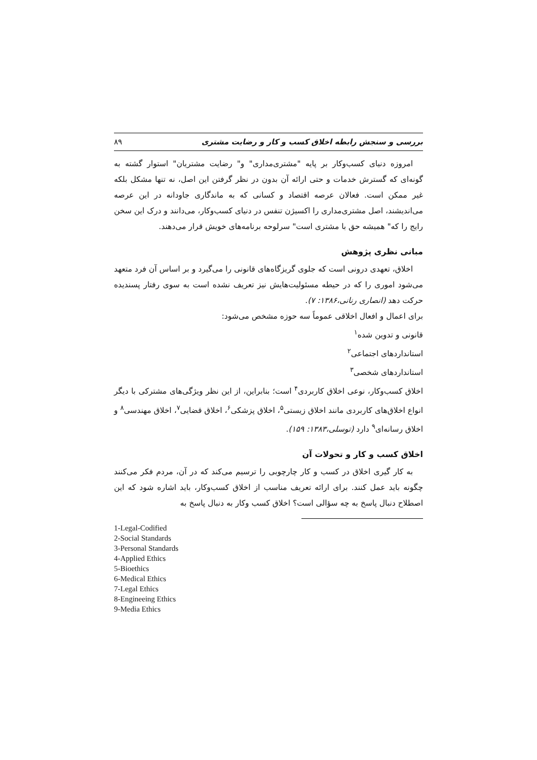بررسی و سنجش رابطه اخلاق کسب و کار و رضایت مشتری ۸۹
امروزه دنیای کسب‌وکار بر پایه "مشتری‌مداری" و" رضایت مشتریان" استوار گشته به گونه‌ای که گسترش خدمات و حتی ارائه آن بدون در نظر گرفتن این اصل، نه تنها مشکل بلکه غیر ممکن است. فعالان عرصه اقتصاد و کسانی که به ماندگاری جاودانه در این عرصه می‌اندیشند، اصل مشتری‌مداری را اکسیژن تنفس در دنیای کسب‌وکار، می‌دانند و درک این سخن رایج را که" همیشه حق با مشتری است" سرلوحه برنامه‌های خویش قرار می‌دهند.
مبانی نظری پژوهش
اخلاق، تعهدی درونی است که جلوی گریزگاه‌های قانونی را می‌گیرد و بر اساس آن فرد متعهد می‌شود اموری را که در حیطه مسئولیت‌هایش نیز تعریف نشده است به سوی رفتار پسندیده حرکت دهد (انصاری رنانی،۱۳۸۶: ۷).
برای اعمال و افعال اخلاقی عموماً سه حوزه مشخص می‌شود:
قانونی و تدوین شده<sup>۱</sup>
استانداردهای اجتماعی<sup>۲</sup>
استانداردهای شخصی<sup>۳</sup>
اخلاق کسب‌وکار، نوعی اخلاق کاربردی<sup>۴</sup> است؛ بنابراین، از این نظر ویژگی‌های مشترکی با دیگر انواع اخلاق‌های کاربردی مانند اخلاق زیستی<sup>۵</sup>، اخلاق پزشکی<sup>۶</sup>، اخلاق قضایی<sup>۷</sup>، اخلاق مهندسی<sup>۸</sup> و اخلاق رسانه‌ای<sup>۹</sup> دارد (توسلی،۱۳۸۳: ۱۵۹).
اخلاق کسب و کار و تحولات آن
به کار گیری اخلاق در کسب و کار چارچوبی را ترسیم می‌کند که در آن، مردم فکر می‌کنند چگونه باید عمل کنند. برای ارائه تعریف مناسب از اخلاق کسب‌وکار، باید اشاره شود که این اصطلاح دنبال پاسخ به چه سؤالی است؟ اخلاق کسب وکار به دنبال پاسخ به
1-Legal-Codified
2-Social Standards
3-Personal Standards
4-Applied Ethics
5-Bioethics
6-Medical Ethics
7-Legal Ethics
8-Engineeing Ethics
9-Media Ethics